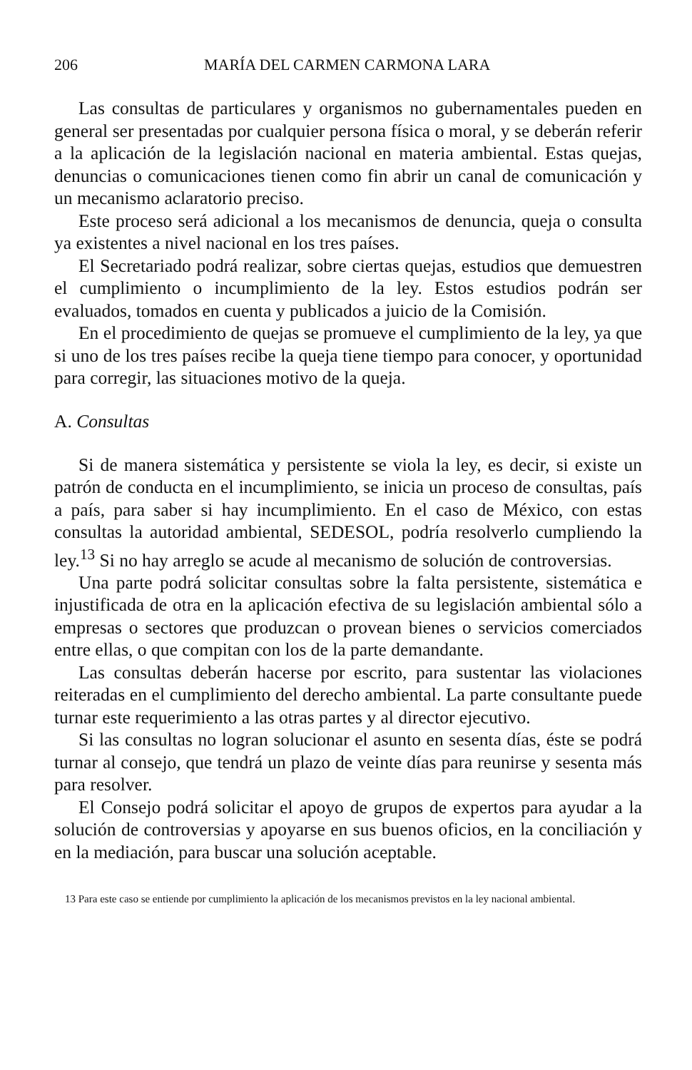206 MARÍA DEL CARMEN CARMONA LARA
Las consultas de particulares y organismos no gubernamentales pueden en general ser presentadas por cualquier persona física o moral, y se deberán referir a la aplicación de la legislación nacional en materia ambiental. Estas quejas, denuncias o comunicaciones tienen como fin abrir un canal de comunicación y un mecanismo aclaratorio preciso.
Este proceso será adicional a los mecanismos de denuncia, queja o consulta ya existentes a nivel nacional en los tres países.
El Secretariado podrá realizar, sobre ciertas quejas, estudios que demuestren el cumplimiento o incumplimiento de la ley. Estos estudios podrán ser evaluados, tomados en cuenta y publicados a juicio de la Comisión.
En el procedimiento de quejas se promueve el cumplimiento de la ley, ya que si uno de los tres países recibe la queja tiene tiempo para conocer, y oportunidad para corregir, las situaciones motivo de la queja.
A. Consultas
Si de manera sistemática y persistente se viola la ley, es decir, si existe un patrón de conducta en el incumplimiento, se inicia un proceso de consultas, país a país, para saber si hay incumplimiento. En el caso de México, con estas consultas la autoridad ambiental, SEDESOL, podría resolverlo cumpliendo la ley.<sup>13</sup> Si no hay arreglo se acude al mecanismo de solución de controversias.
Una parte podrá solicitar consultas sobre la falta persistente, sistemática e injustificada de otra en la aplicación efectiva de su legislación ambiental sólo a empresas o sectores que produzcan o provean bienes o servicios comerciados entre ellas, o que compitan con los de la parte demandante.
Las consultas deberán hacerse por escrito, para sustentar las violaciones reiteradas en el cumplimiento del derecho ambiental. La parte consultante puede turnar este requerimiento a las otras partes y al director ejecutivo.
Si las consultas no logran solucionar el asunto en sesenta días, éste se podrá turnar al consejo, que tendrá un plazo de veinte días para reunirse y sesenta más para resolver.
El Consejo podrá solicitar el apoyo de grupos de expertos para ayudar a la solución de controversias y apoyarse en sus buenos oficios, en la conciliación y en la mediación, para buscar una solución aceptable.
13 Para este caso se entiende por cumplimiento la aplicación de los mecanismos previstos en la ley nacional ambiental.